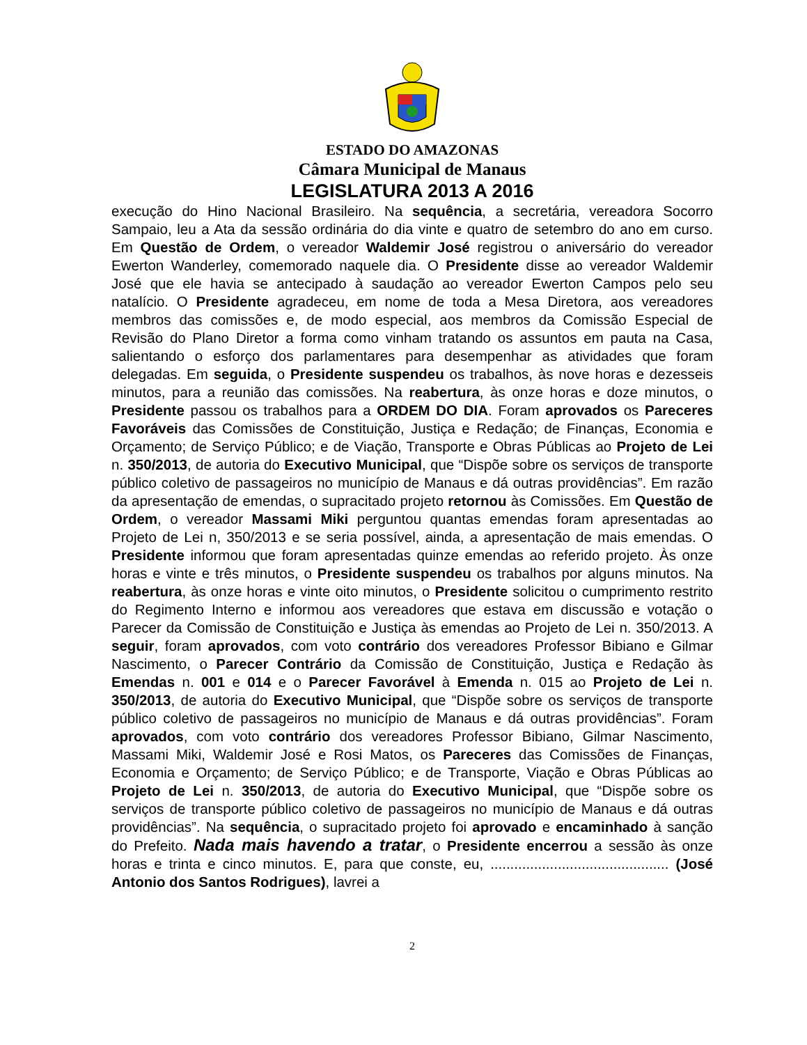ESTADO DO AMAZONAS
Câmara Municipal de Manaus
LEGISLATURA 2013 A 2016
execução do Hino Nacional Brasileiro. Na sequência, a secretária, vereadora Socorro Sampaio, leu a Ata da sessão ordinária do dia vinte e quatro de setembro do ano em curso. Em Questão de Ordem, o vereador Waldemir José registrou o aniversário do vereador Ewerton Wanderley, comemorado naquele dia. O Presidente disse ao vereador Waldemir José que ele havia se antecipado à saudação ao vereador Ewerton Campos pelo seu natalício. O Presidente agradeceu, em nome de toda a Mesa Diretora, aos vereadores membros das comissões e, de modo especial, aos membros da Comissão Especial de Revisão do Plano Diretor a forma como vinham tratando os assuntos em pauta na Casa, salientando o esforço dos parlamentares para desempenhar as atividades que foram delegadas. Em seguida, o Presidente suspendeu os trabalhos, às nove horas e dezesseis minutos, para a reunião das comissões. Na reabertura, às onze horas e doze minutos, o Presidente passou os trabalhos para a ORDEM DO DIA. Foram aprovados os Pareceres Favoráveis das Comissões de Constituição, Justiça e Redação; de Finanças, Economia e Orçamento; de Serviço Público; e de Viação, Transporte e Obras Públicas ao Projeto de Lei n. 350/2013, de autoria do Executivo Municipal, que “Dispõe sobre os serviços de transporte público coletivo de passageiros no município de Manaus e dá outras providências”. Em razão da apresentação de emendas, o supracitado projeto retornou às Comissões. Em Questão de Ordem, o vereador Massami Miki perguntou quantas emendas foram apresentadas ao Projeto de Lei n, 350/2013 e se seria possível, ainda, a apresentação de mais emendas. O Presidente informou que foram apresentadas quinze emendas ao referido projeto. Às onze horas e vinte e três minutos, o Presidente suspendeu os trabalhos por alguns minutos. Na reabertura, às onze horas e vinte oito minutos, o Presidente solicitou o cumprimento restrito do Regimento Interno e informou aos vereadores que estava em discussão e votação o Parecer da Comissão de Constituição e Justiça às emendas ao Projeto de Lei n. 350/2013. A seguir, foram aprovados, com voto contrário dos vereadores Professor Bibiano e Gilmar Nascimento, o Parecer Contrário da Comissão de Constituição, Justiça e Redação às Emendas n. 001 e 014 e o Parecer Favorável à Emenda n. 015 ao Projeto de Lei n. 350/2013, de autoria do Executivo Municipal, que “Dispõe sobre os serviços de transporte público coletivo de passageiros no município de Manaus e dá outras providências”. Foram aprovados, com voto contrário dos vereadores Professor Bibiano, Gilmar Nascimento, Massami Miki, Waldemir José e Rosi Matos, os Pareceres das Comissões de Finanças, Economia e Orçamento; de Serviço Público; e de Transporte, Viação e Obras Públicas ao Projeto de Lei n. 350/2013, de autoria do Executivo Municipal, que “Dispõe sobre os serviços de transporte público coletivo de passageiros no município de Manaus e dá outras providências”. Na sequência, o supracitado projeto foi aprovado e encaminhado à sanção do Prefeito. Nada mais havendo a tratar, o Presidente encerrou a sessão às onze horas e trinta e cinco minutos. E, para que conste, eu, ............................................. (José Antonio dos Santos Rodrigues), lavrei a
2